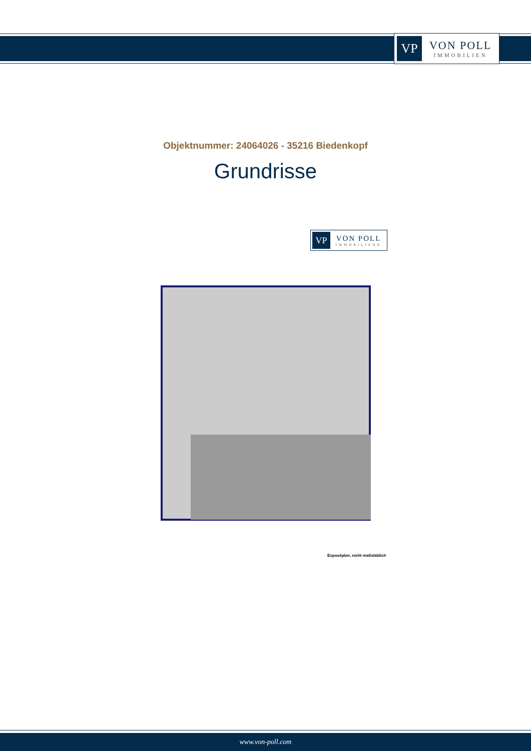VP
VON POLL
IMMOBILIEN
Objektnummer: 24064026 - 35216 Biedenkopf
Grundrisse
VP
VON POLL
IMMOBILIEN®
Exposéplan, nicht maßstäblich
www.von-poll.com